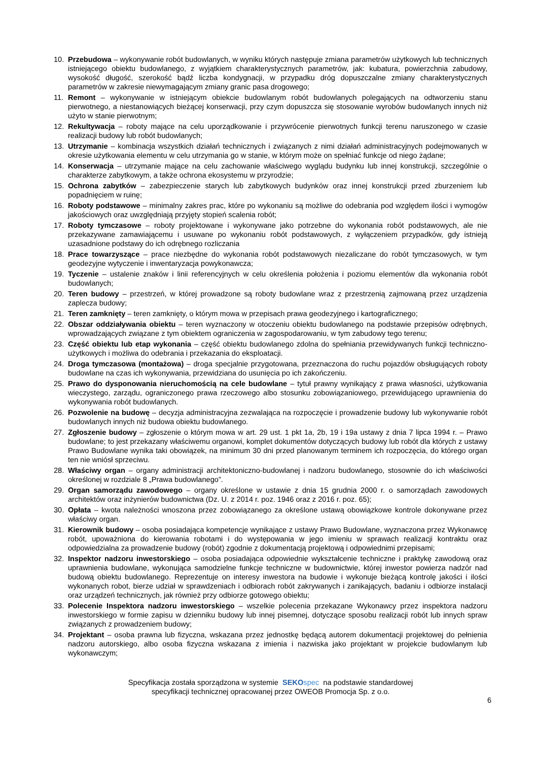10. Przebudowa – wykonywanie robót budowlanych, w wyniku których następuje zmiana parametrów użytkowych lub technicznych istniejącego obiektu budowlanego, z wyjątkiem charakterystycznych parametrów, jak: kubatura, powierzchnia zabudowy, wysokość długość, szerokość bądź liczba kondygnacji, w przypadku dróg dopuszczalne zmiany charakterystycznych parametrów w zakresie niewymagającym zmiany granic pasa drogowego;
11. Remont – wykonywanie w istniejącym obiekcie budowlanym robót budowlanych polegających na odtworzeniu stanu pierwotnego, a niestanowiących bieżącej konserwacji, przy czym dopuszcza się stosowanie wyrobów budowlanych innych niż użyto w stanie pierwotnym;
12. Rekultywacja – roboty mające na celu uporządkowanie i przywrócenie pierwotnych funkcji terenu naruszonego w czasie realizacji budowy lub robót budowlanych;
13. Utrzymanie – kombinacja wszystkich działań technicznych i związanych z nimi działań administracyjnych podejmowanych w okresie użytkowania elementu w celu utrzymania go w stanie, w którym może on spełniać funkcje od niego żądane;
14. Konserwacja – utrzymanie mające na celu zachowanie właściwego wyglądu budynku lub innej konstrukcji, szczególnie o charakterze zabytkowym, a także ochrona ekosystemu w przyrodzie;
15. Ochrona zabytków – zabezpieczenie starych lub zabytkowych budynków oraz innej konstrukcji przed zburzeniem lub popadnięciem w ruinę;
16. Roboty podstawowe – minimalny zakres prac, które po wykonaniu są możliwe do odebrania pod względem ilości i wymogów jakościowych oraz uwzględniają przyjęty stopień scalenia robót;
17. Roboty tymczasowe – roboty projektowane i wykonywane jako potrzebne do wykonania robót podstawowych, ale nie przekazywane zamawiającemu i usuwane po wykonaniu robót podstawowych, z wyłączeniem przypadków, gdy istnieją uzasadnione podstawy do ich odrębnego rozliczania
18. Prace towarzyszące – prace niezbędne do wykonania robót podstawowych niezaliczane do robót tymczasowych, w tym geodezyjne wytyczenie i inwentaryzacja powykonawcza;
19. Tyczenie – ustalenie znaków i linii referencyjnych w celu określenia położenia i poziomu elementów dla wykonania robót budowlanych;
20. Teren budowy – przestrzeń, w której prowadzone są roboty budowlane wraz z przestrzenią zajmowaną przez urządzenia zaplecza budowy;
21. Teren zamknięty – teren zamknięty, o którym mowa w przepisach prawa geodezyjnego i kartograficznego;
22. Obszar oddziaływania obiektu – teren wyznaczony w otoczeniu obiektu budowlanego na podstawie przepisów odrębnych, wprowadzających związane z tym obiektem ograniczenia w zagospodarowaniu, w tym zabudowy tego terenu;
23. Część obiektu lub etap wykonania – część obiektu budowlanego zdolna do spełniania przewidywanych funkcji techniczno-użytkowych i możliwa do odebrania i przekazania do eksploatacji.
24. Droga tymczasowa (montażowa) – droga specjalnie przygotowana, przeznaczona do ruchu pojazdów obsługujących roboty budowlane na czas ich wykonywania, przewidziana do usunięcia po ich zakończeniu.
25. Prawo do dysponowania nieruchomością na cele budowlane – tytuł prawny wynikający z prawa własności, użytkowania wieczystego, zarządu, ograniczonego prawa rzeczowego albo stosunku zobowiązaniowego, przewidującego uprawnienia do wykonywania robót budowlanych.
26. Pozwolenie na budowę – decyzja administracyjna zezwalająca na rozpoczęcie i prowadzenie budowy lub wykonywanie robót budowlanych innych niż budowa obiektu budowlanego.
27. Zgłoszenie budowy – zgłoszenie o którym mowa w art. 29 ust. 1 pkt 1a, 2b, 19 i 19a ustawy z dnia 7 lipca 1994 r. – Prawo budowlane; to jest przekazany właściwemu organowi, komplet dokumentów dotyczących budowy lub robót dla których z ustawy Prawo Budowlane wynika taki obowiązek, na minimum 30 dni przed planowanym terminem ich rozpoczęcia, do którego organ ten nie wniósł sprzeciwu.
28. Właściwy organ – organy administracji architektoniczno-budowlanej i nadzoru budowlanego, stosownie do ich właściwości określonej w rozdziale 8 „Prawa budowlanego”.
29. Organ samorządu zawodowego – organy określone w ustawie z dnia 15 grudnia 2000 r. o samorządach zawodowych architektów oraz inżynierów budownictwa (Dz. U. z 2014 r. poz. 1946 oraz z 2016 r. poz. 65);
30. Opłata – kwota należności wnoszona przez zobowiązanego za określone ustawą obowiązkowe kontrole dokonywane przez właściwy organ.
31. Kierownik budowy – osoba posiadająca kompetencje wynikające z ustawy Prawo Budowlane, wyznaczona przez Wykonawcę robót, upoważniona do kierowania robotami i do występowania w jego imieniu w sprawach realizacji kontraktu oraz odpowiedzialna za prowadzenie budowy (robót) zgodnie z dokumentacją projektową i odpowiednimi przepisami;
32. Inspektor nadzoru inwestorskiego – osoba posiadająca odpowiednie wykształcenie techniczne i praktykę zawodową oraz uprawnienia budowlane, wykonująca samodzielne funkcje techniczne w budownictwie, której inwestor powierza nadzór nad budową obiektu budowlanego. Reprezentuje on interesy inwestora na budowie i wykonuje bieżącą kontrolę jakości i ilości wykonanych robot, bierze udział w sprawdzeniach i odbiorach robót zakrywanych i zanikających, badaniu i odbiorze instalacji oraz urządzeń technicznych, jak również przy odbiorze gotowego obiektu;
33. Polecenie Inspektora nadzoru inwestorskiego – wszelkie polecenia przekazane Wykonawcy przez inspektora nadzoru inwestorskiego w formie zapisu w dzienniku budowy lub innej pisemnej, dotyczące sposobu realizacji robót lub innych spraw związanych z prowadzeniem budowy;
34. Projektant – osoba prawna lub fizyczna, wskazana przez jednostkę będącą autorem dokumentacji projektowej do pełnienia nadzoru autorskiego, albo osoba fizyczna wskazana z imienia i nazwiska jako projektant w projekcie budowlanym lub wykonawczym;
Specyfikacja została sporządzona w systemie SEKO spec na podstawie standardowej
specyfikacji technicznej opracowanej przez OWEOB Promocja Sp. z o.o.
6